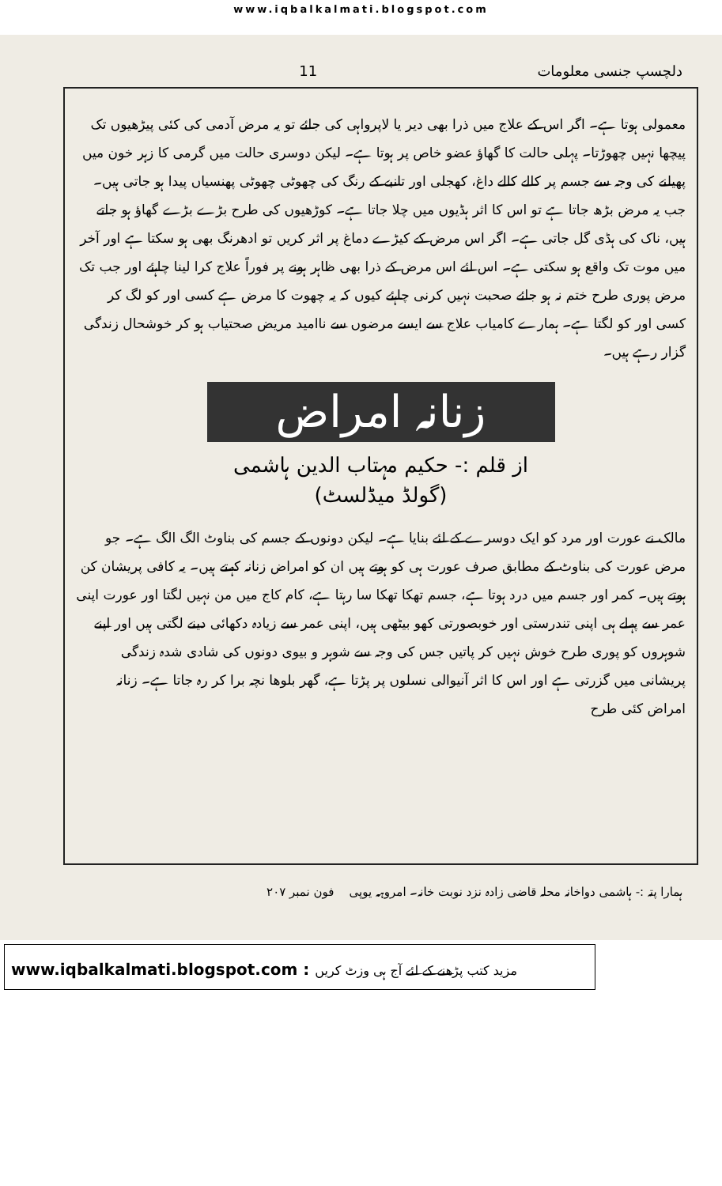www.iqbalkalmati.blogspot.com
دلچسپ جنسی معلومات 11
معمولی ہوتا ہے۔ اگر اس کے علاج میں ذرا بھی دیر یا لاپرواہی کی جائے تو یہ مرض آدمی کی کئی پیڑھیوں تک پیچھا نہیں چھوڑتا۔ پہلی حالت کا گھاؤ عضو خاص پر ہوتا ہے۔ لیکن دوسری حالت میں گرمی کا زہر خون میں پھیلنے کی وجہ سے جسم پر کالے کالے داغ، کھجلی اور تانبے کے رنگ کی چھوٹی چھوٹی پھنسیاں پیدا ہو جاتی ہیں۔ جب یہ مرض بڑھ جاتا ہے تو اس کا اثر ہڈیوں میں چلا جاتا ہے۔ کوڑھیوں کی طرح بڑے بڑے گھاؤ ہو جاتے ہیں، ناک کی ہڈی گل جاتی ہے۔ اگر اس مرض کے کیڑے دماغ پر اثر کریں تو ادھرنگ بھی ہو سکتا ہے اور آخر میں موت تک واقع ہو سکتی ہے۔ اس لئے اس مرض کے ذرا بھی ظاہر ہونے پر فوراً علاج کرا لینا چاہئے اور جب تک مرض پوری طرح ختم نہ ہو جائے صحبت نہیں کرنی چاہئے کیوں کہ یہ چھوت کا مرض ہے کسی اور کو لگ کر کسی اور کو لگتا ہے۔ ہمارے کامیاب علاج سے ایسے مرضوں سے ناامید مریض صحتیاب ہو کر خوشحال زندگی گزار رہے ہیں۔
زنانہ امراض
از قلم :- حکیم مہتاب الدین ہاشمی
(گولڈ میڈلسٹ)
مالک نے عورت اور مرد کو ایک دوسرے کے لئے بنایا ہے۔ لیکن دونوں کے جسم کی بناوٹ الگ الگ ہے۔ جو مرض عورت کی بناوٹ کے مطابق صرف عورت ہی کو ہوتے ہیں ان کو امراض زنانہ کہتے ہیں۔ یہ کافی پریشان کن ہوتے ہیں۔ کمر اور جسم میں درد ہوتا ہے، جسم تھکا تھکا سا رہتا ہے، کام کاج میں من نہیں لگتا اور عورت اپنی عمر سے پہلے ہی اپنی تندرستی اور خوبصورتی کھو بیٹھی ہیں، اپنی عمر سے زیادہ دکھائی دینے لگتی ہیں اور اپنے شوہروں کو پوری طرح خوش نہیں کر پاتیں جس کی وجہ سے شوہر و بیوی دونوں کی شادی شدہ زندگی پریشانی میں گزرتی ہے اور اس کا اثر آنیوالی نسلوں پر پڑتا ہے، گھر بلوھا نچہ برا کر رہ جاتا ہے۔ زنانہ امراض کئی طرح
ہمارا پتہ :- ہاشمی دواخانہ محلہ قاضی زادہ نزد نوبت خانہ۔ امروہہ یوپی فون نمبر ۲۰۷
www.iqbalkalmati.blogspot.com : مزید کتب پڑھنے کے لئے آج ہی وزٹ کریں